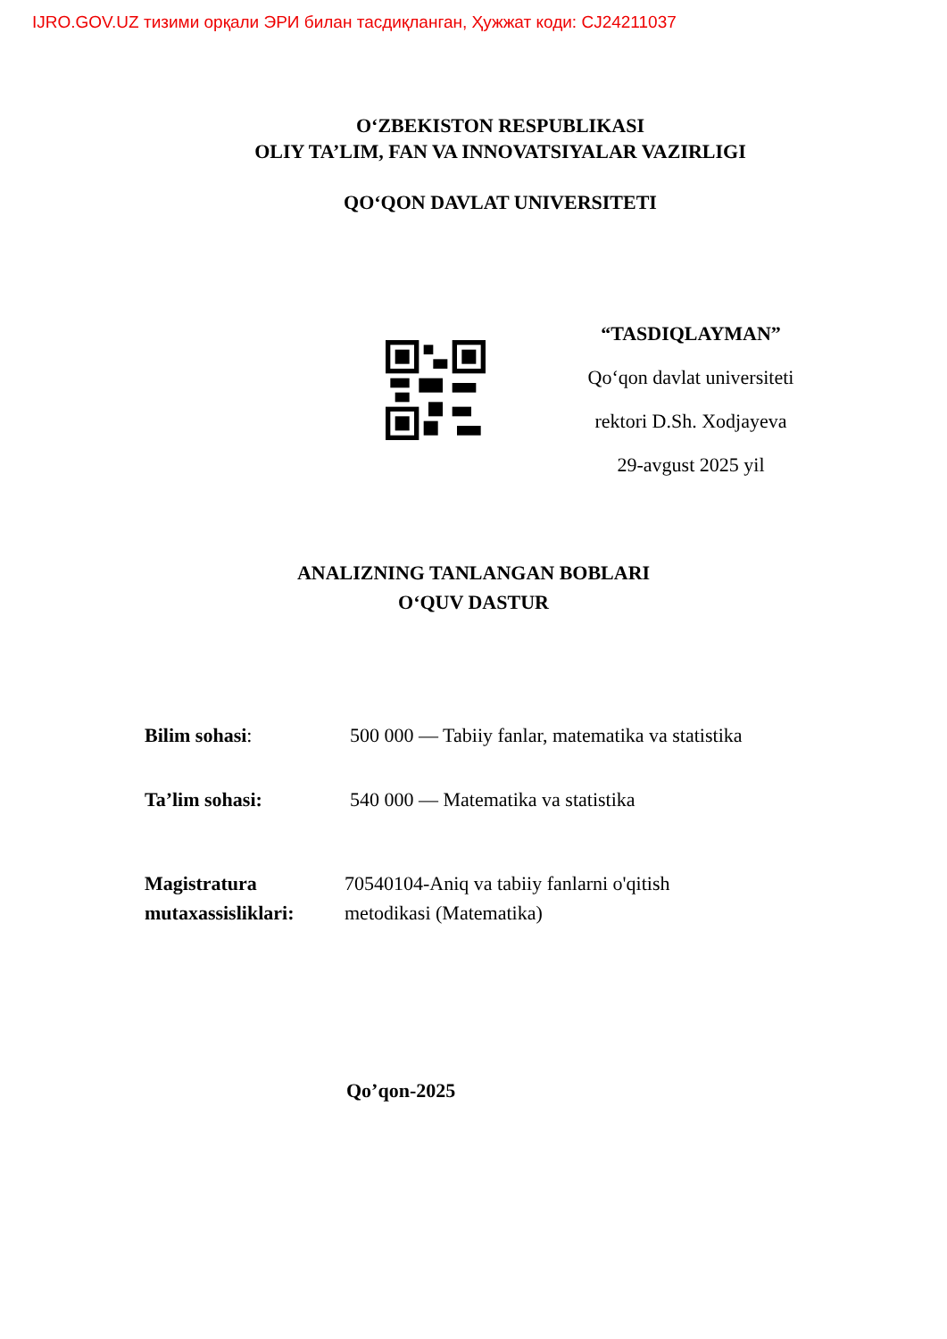IJRO.GOV.UZ тизими орқали ЭРИ билан тасдиқланган, Ҳужжат коди: CJ24211037
O‘ZBEKISTON RESPUBLIKASI
OLIY TA’LIM, FAN VA INNOVATSIYALAR VAZIRLIGI
QO‘QON DAVLAT UNIVERSITETI
“TASDIQLAYMAN”
Qo‘qon davlat universiteti
rektori D.Sh. Xodjayeva
29-avgust 2025 yil
ANALIZNING TANLANGAN BOBLARI
O‘QUV DASTUR
Bilim sohasi: 500 000 — Tabiiy fanlar, matematika va statistika
Ta’lim sohasi: 540 000 — Matematika va statistika
Magistratura mutaxassisliklari:
70540104-Aniq va tabiiy fanlarni o'qitish
metodikasi (Matematika)
Qo’qon-2025